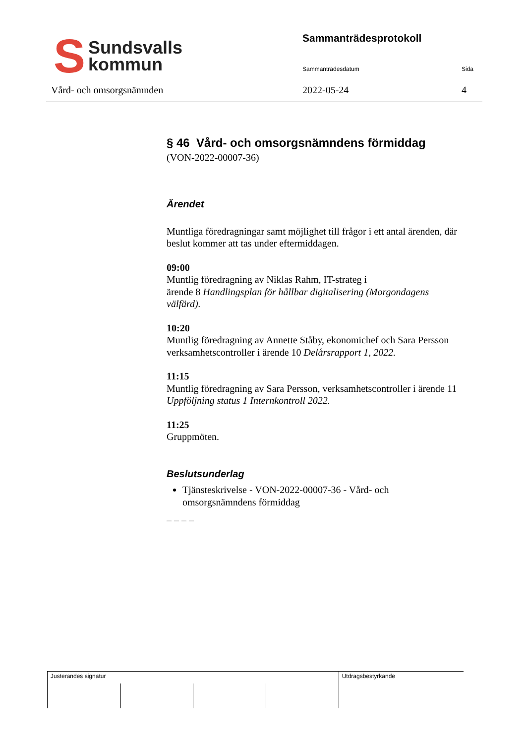S Sundsvalls
kommun
Vård- och omsorgsnämnden
Sammanträdesprotokoll
Sammanträdesdatum Sida
2022-05-24 4
§ 46 Vård- och omsorgsnämndens förmiddag
(VON-2022-00007-36)
Ärendet
Muntliga föredragningar samt möjlighet till frågor i ett antal ärenden, där beslut kommer att tas under eftermiddagen.
09:00
Muntlig föredragning av Niklas Rahm, IT-strateg i
ärende 8 Handlingsplan för hållbar digitalisering (Morgondagens välfärd).
10:20
Muntlig föredragning av Annette Ståby, ekonomichef och Sara Persson verksamhetscontroller i ärende 10 Delårsrapport 1, 2022.
11:15
Muntlig föredragning av Sara Persson, verksamhetscontroller i ärende 11 Uppföljning status 1 Internkontroll 2022.
11:25
Gruppmöten.
Beslutsunderlag
Tjänsteskrivelse - VON-2022-00007-36 - Vård- och omsorgsnämndens förmiddag
– – – –
Justerandes signatur
Utdragsbestyrkande